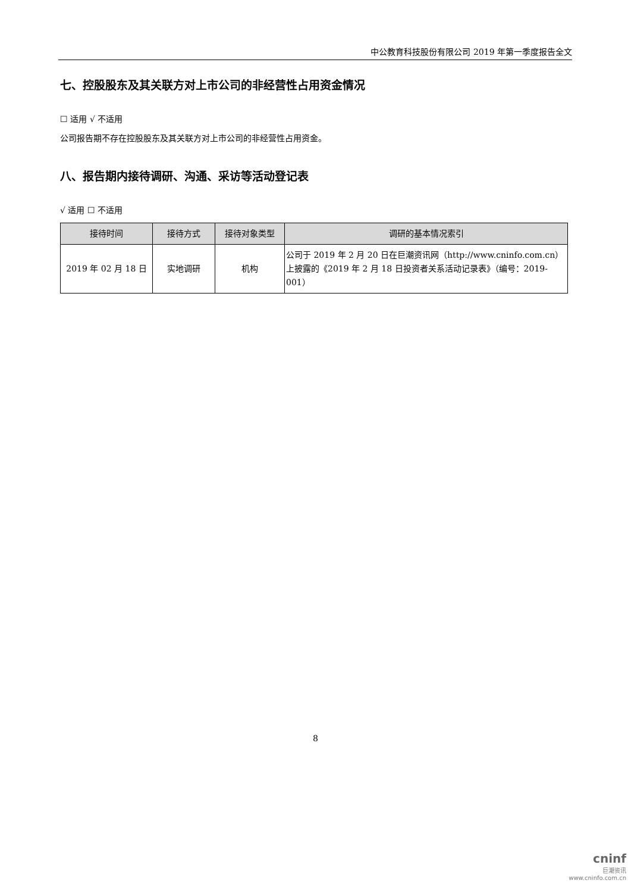中公教育科技股份有限公司 2019 年第一季度报告全文
七、控股股东及其关联方对上市公司的非经营性占用资金情况
☐ 适用 √ 不适用
公司报告期不存在控股股东及其关联方对上市公司的非经营性占用资金。
八、报告期内接待调研、沟通、采访等活动登记表
√ 适用 ☐ 不适用
| 接待时间 | 接待方式 | 接待对象类型 | 调研的基本情况索引 |
| --- | --- | --- | --- |
| 2019 年 02 月 18 日 | 实地调研 | 机构 | 公司于 2019 年 2 月 20 日在巨潮资讯网（http://www.cninfo.com.cn）上披露的《2019 年 2 月 18 日投资者关系活动记录表》（编号：2019-001） |
8
cninf
巨潮资讯
www.cninfo.com.cn